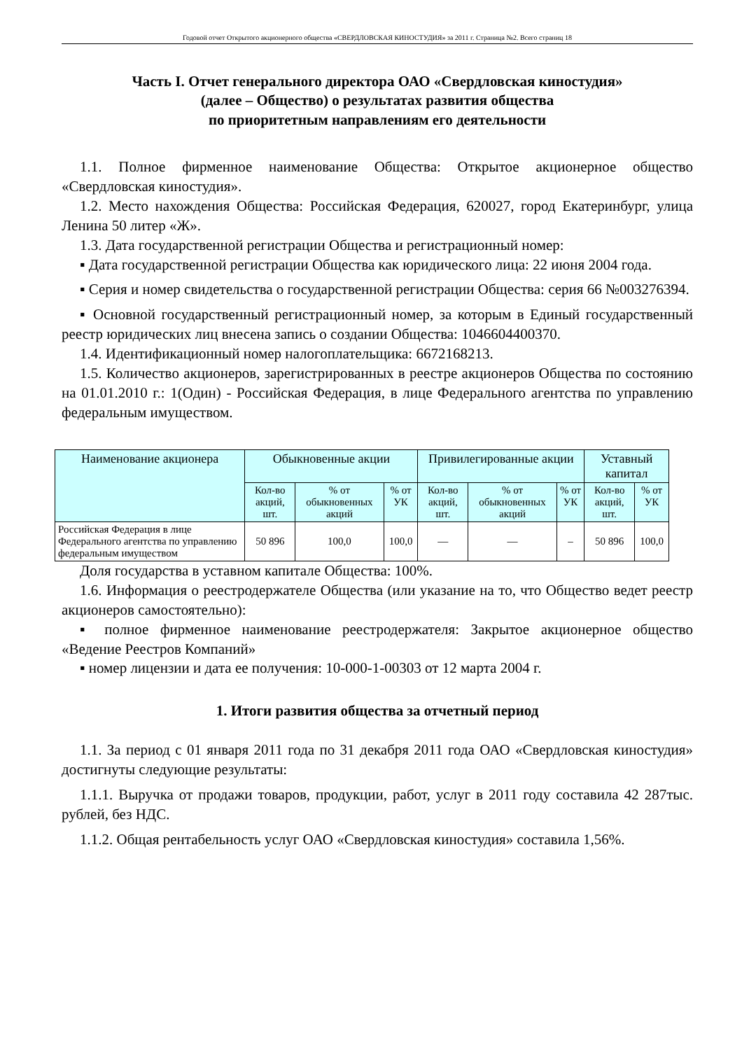Годовой отчет Открытого акционерного общества «СВЕРДЛОВСКАЯ КИНОСТУДИЯ» за 2011 г. Страница №2. Всего страниц 18
Часть I. Отчет генерального директора ОАО «Свердловская киностудия»
(далее – Общество) о результатах развития общества
по приоритетным направлениям его деятельности
1.1. Полное фирменное наименование Общества: Открытое акционерное общество «Свердловская киностудия».
1.2. Место нахождения Общества: Российская Федерация, 620027, город Екатеринбург, улица Ленина 50 литер «Ж».
1.3. Дата государственной регистрации Общества и регистрационный номер:
▪ Дата государственной регистрации Общества как юридического лица: 22 июня 2004 года.
▪ Серия и номер свидетельства о государственной регистрации Общества: серия 66 №003276394.
▪ Основной государственный регистрационный номер, за которым в Единый государственный реестр юридических лиц внесена запись о создании Общества: 1046604400370.
1.4. Идентификационный номер налогоплательщика: 6672168213.
1.5. Количество акционеров, зарегистрированных в реестре акционеров Общества по состоянию на 01.01.2010 г.: 1(Один) - Российская Федерация, в лице Федерального агентства по управлению федеральным имуществом.
| Наименование акционера | Обыкновенные акции | | | Привилегированные акции | | | Уставный капитал | |
| --- | --- | --- | --- | --- | --- | --- | --- | --- |
| | Кол-во акций, шт. | % от обыкновенных акций | % от УК | Кол-во акций, шт. | % от обыкновенных акций | % от УК | Кол-во акций, шт. | % от УК |
| Российская Федерация в лице Федерального агентства по управлению федеральным имуществом | 50 896 | 100,0 | 100,0 | — | — | – | 50 896 | 100,0 |
Доля государства в уставном капитале Общества: 100%.
1.6. Информация о реестродержателе Общества (или указание на то, что Общество ведет реестр акционеров самостоятельно):
▪ полное фирменное наименование реестродержателя: Закрытое акционерное общество «Ведение Реестров Компаний»
▪ номер лицензии и дата ее получения: 10-000-1-00303 от 12 марта 2004 г.
1. Итоги развития общества за отчетный период
1.1. За период с 01 января 2011 года по 31 декабря 2011 года ОАО «Свердловская киностудия» достигнуты следующие результаты:
1.1.1. Выручка от продажи товаров, продукции, работ, услуг в 2011 году составила 42 287тыс. рублей, без НДС.
1.1.2. Общая рентабельность услуг ОАО «Свердловская киностудия» составила 1,56%.